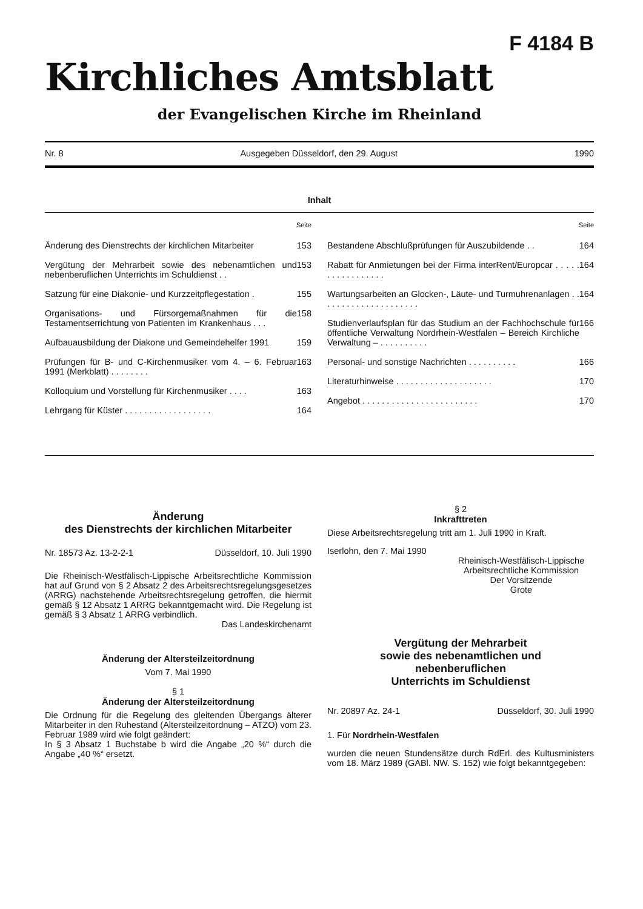F 4184 B
Kirchliches Amtsblatt
der Evangelischen Kirche im Rheinland
Nr. 8 Ausgegeben Düsseldorf, den 29. August 1990
Inhalt
Seite
Änderung des Dienstrechts der kirchlichen Mitarbeiter 153
Vergütung der Mehrarbeit sowie des nebenamtlichen und nebenberuflichen Unterrichts im Schuldienst . . 153
Satzung für eine Diakonie- und Kurzzeitpflegestation . 155
Organisations- und Fürsorgemaßnahmen für die Testamentserrichtung von Patienten im Krankenhaus . . . 158
Aufbauausbildung der Diakone und Gemeindehelfer 1991 159
Prüfungen für B- und C-Kirchenmusiker vom 4. – 6. Februar 1991 (Merkblatt) . . . . . . . . 163
Kolloquium und Vorstellung für Kirchenmusiker . . . . 163
Lehrgang für Küster . . . . . . . . . . . . . . . . . . 164
Seite
Bestandene Abschlußprüfungen für Auszubildende . . 164
Rabatt für Anmietungen bei der Firma interRent/Europcar . . . . . . . . . . . . . . . . . 164
Wartungsarbeiten an Glocken-, Läute- und Turmuhrenanlagen . . . . . . . . . . . . . . . . . . . . . 164
Studienverlaufsplan für das Studium an der Fachhochschule für öffentliche Verwaltung Nordrhein-Westfalen – Bereich Kirchliche Verwaltung – . . . . . . . . . . 166
Personal- und sonstige Nachrichten . . . . . . . . . . 166
Literaturhinweise . . . . . . . . . . . . . . . . . . . . 170
Angebot . . . . . . . . . . . . . . . . . . . . . . . . 170
Änderung
des Dienstrechts der kirchlichen Mitarbeiter
Nr. 18573 Az. 13-2-2-1 Düsseldorf, 10. Juli 1990
Die Rheinisch-Westfälisch-Lippische Arbeitsrechtliche Kommission hat auf Grund von § 2 Absatz 2 des Arbeitsrechtsregelungsgesetzes (ARRG) nachstehende Arbeitsrechtsregelung getroffen, die hiermit gemäß § 12 Absatz 1 ARRG bekanntgemacht wird. Die Regelung ist gemäß § 3 Absatz 1 ARRG verbindlich.
Das Landeskirchenamt
Änderung der Altersteilzeitordnung
Vom 7. Mai 1990
§ 1
Änderung der Altersteilzeitordnung
Die Ordnung für die Regelung des gleitenden Übergangs älterer Mitarbeiter in den Ruhestand (Altersteilzeitordnung – ATZO) vom 23. Februar 1989 wird wie folgt geändert:
In § 3 Absatz 1 Buchstabe b wird die Angabe „20 %“ durch die Angabe „40 %“ ersetzt.
§ 2
Inkrafttreten
Diese Arbeitsrechtsregelung tritt am 1. Juli 1990 in Kraft.
Iserlohn, den 7. Mai 1990
Rheinisch-Westfälisch-Lippische
Arbeitsrechtliche Kommission
Der Vorsitzende
Grote
Vergütung der Mehrarbeit
sowie des nebenamtlichen und
nebenberuflichen
Unterrichts im Schuldienst
Nr. 20897 Az. 24-1 Düsseldorf, 30. Juli 1990
1. Für Nordrhein-Westfalen
wurden die neuen Stundensätze durch RdErl. des Kultusministers vom 18. März 1989 (GABl. NW. S. 152) wie folgt bekanntgegeben: